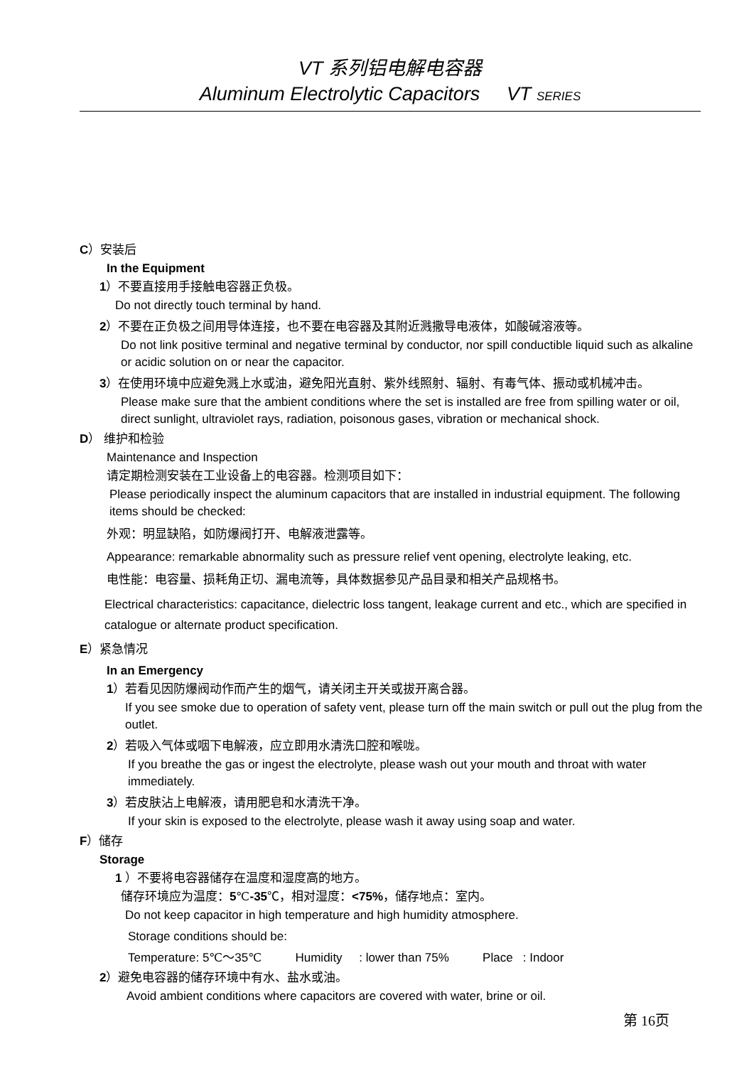VT 系列铝电解电容器
Aluminum Electrolytic Capacitors VT SERIES
C）安装后
In the Equipment
1）不要直接用手接触电容器正负极。
Do not directly touch terminal by hand.
2）不要在正负极之间用导体连接，也不要在电容器及其附近溅撒导电液体，如酸碱溶液等。
Do not link positive terminal and negative terminal by conductor, nor spill conductible liquid such as alkaline or acidic solution on or near the capacitor.
3）在使用环境中应避免溅上水或油，避免阳光直射、紫外线照射、辐射、有毒气体、振动或机械冲击。
Please make sure that the ambient conditions where the set is installed are free from spilling water or oil, direct sunlight, ultraviolet rays, radiation, poisonous gases, vibration or mechanical shock.
D） 维护和检验
Maintenance and Inspection
请定期检测安装在工业设备上的电容器。检测项目如下：
Please periodically inspect the aluminum capacitors that are installed in industrial equipment. The following items should be checked:
外观：明显缺陷，如防爆阀打开、电解液泄露等。
Appearance: remarkable abnormality such as pressure relief vent opening, electrolyte leaking, etc.
电性能：电容量、损耗角正切、漏电流等，具体数据参见产品目录和相关产品规格书。
Electrical characteristics: capacitance, dielectric loss tangent, leakage current and etc., which are specified in catalogue or alternate product specification.
E）紧急情况
In an Emergency
1）若看见因防爆阀动作而产生的烟气，请关闭主开关或拔开离合器。
If you see smoke due to operation of safety vent, please turn off the main switch or pull out the plug from the outlet.
2）若吸入气体或咽下电解液，应立即用水清洗口腔和喉咙。
If you breathe the gas or ingest the electrolyte, please wash out your mouth and throat with water immediately.
3）若皮肤沾上电解液，请用肥皂和水清洗干净。
If your skin is exposed to the electrolyte, please wash it away using soap and water.
F）储存
Storage
1 ）不要将电容器储存在温度和湿度高的地方。
储存环境应为温度：5℃-35℃，相对湿度：<75%，储存地点：室内。
Do not keep capacitor in high temperature and high humidity atmosphere.
Storage conditions should be:
Temperature: 5℃～35℃ Humidity : lower than 75% Place : Indoor
2）避免电容器的储存环境中有水、盐水或油。
Avoid ambient conditions where capacitors are covered with water, brine or oil.
第 16页